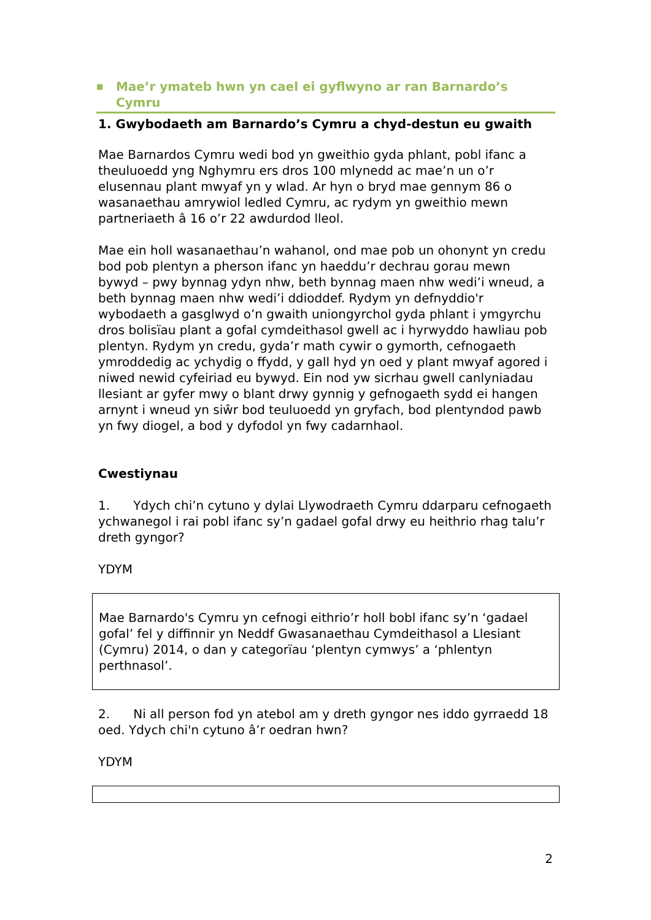■ Mae’r ymateb hwn yn cael ei gyflwyno ar ran Barnardo’s Cymru
1. Gwybodaeth am Barnardo’s Cymru a chyd-destun eu gwaith
Mae Barnardos Cymru wedi bod yn gweithio gyda phlant, pobl ifanc a theuluoedd yng Nghymru ers dros 100 mlynedd ac mae’n un o’r elusennau plant mwyaf yn y wlad. Ar hyn o bryd mae gennym 86 o wasanaethau amrywiol ledled Cymru, ac rydym yn gweithio mewn partneriaeth â 16 o’r 22 awdurdod lleol.
Mae ein holl wasanaethau’n wahanol, ond mae pob un ohonynt yn credu bod pob plentyn a pherson ifanc yn haeddu’r dechrau gorau mewn bywyd – pwy bynnag ydyn nhw, beth bynnag maen nhw wedi’i wneud, a beth bynnag maen nhw wedi’i ddioddef. Rydym yn defnyddio'r wybodaeth a gasglwyd o’n gwaith uniongyrchol gyda phlant i ymgyrchu dros bolisïau plant a gofal cymdeithasol gwell ac i hyrwyddo hawliau pob plentyn. Rydym yn credu, gyda’r math cywir o gymorth, cefnogaeth ymroddedig ac ychydig o ffydd, y gall hyd yn oed y plant mwyaf agored i niwed newid cyfeiriad eu bywyd. Ein nod yw sicrhau gwell canlyniadau llesiant ar gyfer mwy o blant drwy gynnig y gefnogaeth sydd ei hangen arnynt i wneud yn siŵr bod teuluoedd yn gryfach, bod plentyndod pawb yn fwy diogel, a bod y dyfodol yn fwy cadarnhaol.
Cwestiynau
1. Ydych chi’n cytuno y dylai Llywodraeth Cymru ddarparu cefnogaeth ychwanegol i rai pobl ifanc sy’n gadael gofal drwy eu heithrio rhag talu’r dreth gyngor?
YDYM
Mae Barnardo's Cymru yn cefnogi eithrio’r holl bobl ifanc sy’n ‘gadael gofal’ fel y diffinnir yn Neddf Gwasanaethau Cymdeithasol a Llesiant (Cymru) 2014, o dan y categorïau ‘plentyn cymwys’ a ‘phlentyn perthnasol’.
2. Ni all person fod yn atebol am y dreth gyngor nes iddo gyrraedd 18 oed. Ydych chi'n cytuno â’r oedran hwn?
YDYM
2